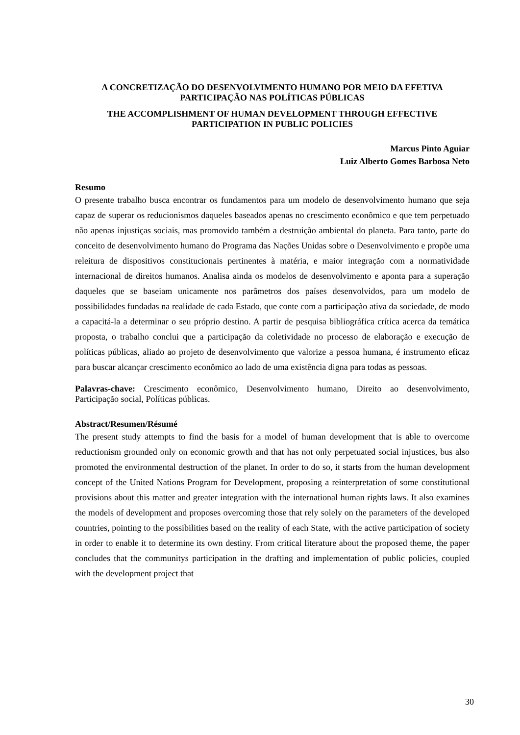A CONCRETIZAÇÃO DO DESENVOLVIMENTO HUMANO POR MEIO DA EFETIVA PARTICIPAÇÃO NAS POLÍTICAS PÚBLICAS
THE ACCOMPLISHMENT OF HUMAN DEVELOPMENT THROUGH EFFECTIVE PARTICIPATION IN PUBLIC POLICIES
Marcus Pinto Aguiar
Luiz Alberto Gomes Barbosa Neto
Resumo
O presente trabalho busca encontrar os fundamentos para um modelo de desenvolvimento humano que seja capaz de superar os reducionismos daqueles baseados apenas no crescimento econômico e que tem perpetuado não apenas injustiças sociais, mas promovido também a destruição ambiental do planeta. Para tanto, parte do conceito de desenvolvimento humano do Programa das Nações Unidas sobre o Desenvolvimento e propõe uma releitura de dispositivos constitucionais pertinentes à matéria, e maior integração com a normatividade internacional de direitos humanos. Analisa ainda os modelos de desenvolvimento e aponta para a superação daqueles que se baseiam unicamente nos parâmetros dos países desenvolvidos, para um modelo de possibilidades fundadas na realidade de cada Estado, que conte com a participação ativa da sociedade, de modo a capacitá-la a determinar o seu próprio destino. A partir de pesquisa bibliográfica crítica acerca da temática proposta, o trabalho conclui que a participação da coletividade no processo de elaboração e execução de políticas públicas, aliado ao projeto de desenvolvimento que valorize a pessoa humana, é instrumento eficaz para buscar alcançar crescimento econômico ao lado de uma existência digna para todas as pessoas.
Palavras-chave: Crescimento econômico, Desenvolvimento humano, Direito ao desenvolvimento, Participação social, Políticas públicas.
Abstract/Resumen/Résumé
The present study attempts to find the basis for a model of human development that is able to overcome reductionism grounded only on economic growth and that has not only perpetuated social injustices, bus also promoted the environmental destruction of the planet. In order to do so, it starts from the human development concept of the United Nations Program for Development, proposing a reinterpretation of some constitutional provisions about this matter and greater integration with the international human rights laws. It also examines the models of development and proposes overcoming those that rely solely on the parameters of the developed countries, pointing to the possibilities based on the reality of each State, with the active participation of society in order to enable it to determine its own destiny. From critical literature about the proposed theme, the paper concludes that the communitys participation in the drafting and implementation of public policies, coupled with the development project that
30